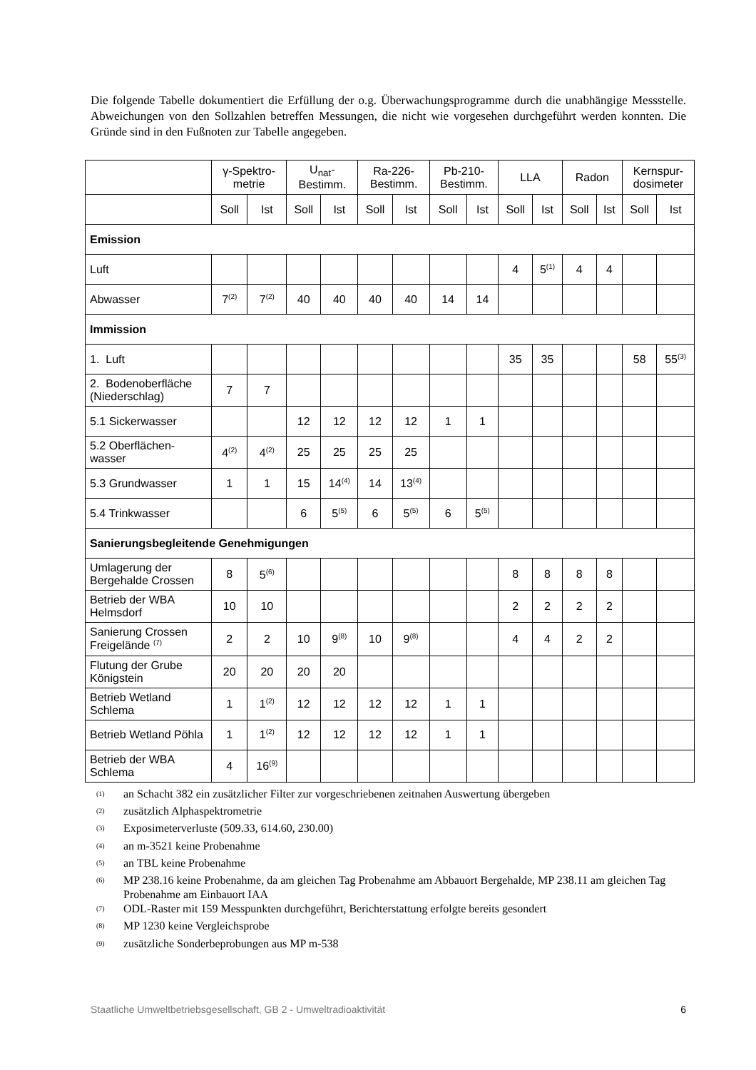Die folgende Tabelle dokumentiert die Erfüllung der o.g. Überwachungsprogramme durch die unabhängige Messstelle. Abweichungen von den Sollzahlen betreffen Messungen, die nicht wie vorgesehen durchgeführt werden konnten. Die Gründe sind in den Fußnoten zur Tabelle angegeben.
| | γ-Spektro- metrie | | U<sub>nat</sub>- Bestimm. | | Ra-226- Bestimm. | | Pb-210- Bestimm. | | LLA | | Radon | | Kernspur- dosimeter | |
| --- | --- | --- | --- | --- | --- | --- | --- | --- | --- | --- | --- | --- | --- | --- |
| | Soll | Ist | Soll | Ist | Soll | Ist | Soll | Ist | Soll | Ist | Soll | Ist | Soll | Ist |
| Emission | | | | | | | | | | | | | | |
| Luft | | | | | | | | | 4 | 5<sup>(1)</sup> | 4 | 4 | | |
| Abwasser | 7<sup>(2)</sup> | 7<sup>(2)</sup> | 40 | 40 | 40 | 40 | 14 | 14 | | | | | | |
| Immission | | | | | | | | | | | | | | |
| 1. Luft | | | | | | | | | 35 | 35 | | | 58 | 55<sup>(3)</sup> |
| 2. Bodenoberfläche (Niederschlag) | 7 | 7 | | | | | | | | | | | | |
| 5.1 Sickerwasser | | | 12 | 12 | 12 | 12 | 1 | 1 | | | | | | |
| 5.2 Oberflächen-wasser | 4<sup>(2)</sup> | 4<sup>(2)</sup> | 25 | 25 | 25 | 25 | | | | | | | | |
| 5.3 Grundwasser | 1 | 1 | 15 | 14<sup>(4)</sup> | 14 | 13<sup>(4)</sup> | | | | | | | | |
| 5.4 Trinkwasser | | | 6 | 5<sup>(5)</sup> | 6 | 5<sup>(5)</sup> | 6 | 5<sup>(5)</sup> | | | | | | |
| Sanierungsbegleitende Genehmigungen | | | | | | | | | | | | | | |
| Umlagerung der Bergehalde Crossen | 8 | 5<sup>(6)</sup> | | | | | | | 8 | 8 | 8 | 8 | | |
| Betrieb der WBA Helmsdorf | 10 | 10 | | | | | | | 2 | 2 | 2 | 2 | | |
| Sanierung Crossen Freigelände <sup>(7)</sup> | 2 | 2 | 10 | 9<sup>(8)</sup> | 10 | 9<sup>(8)</sup> | | | 4 | 4 | 2 | 2 | | |
| Flutung der Grube Königstein | 20 | 20 | 20 | 20 | | | | | | | | | | |
| Betrieb Wetland Schlema | 1 | 1<sup>(2)</sup> | 12 | 12 | 12 | 12 | 1 | 1 | | | | | | |
| Betrieb Wetland Pöhla | 1 | 1<sup>(2)</sup> | 12 | 12 | 12 | 12 | 1 | 1 | | | | | | |
| Betrieb der WBA Schlema | 4 | 16<sup>(9)</sup> | | | | | | | | | | | | |
<sup>(1)</sup> an Schacht 382 ein zusätzlicher Filter zur vorgeschriebenen zeitnahen Auswertung übergeben
<sup>(2)</sup> zusätzlich Alphaspektrometrie
<sup>(3)</sup> Exposimeterverluste (509.33, 614.60, 230.00)
<sup>(4)</sup> an m-3521 keine Probenahme
<sup>(5)</sup> an TBL keine Probenahme
<sup>(6)</sup> MP 238.16 keine Probenahme, da am gleichen Tag Probenahme am Abbauort Bergehalde, MP 238.11 am gleichen Tag Probenahme am Einbauort IAA
<sup>(7)</sup> ODL-Raster mit 159 Messpunkten durchgeführt, Berichterstattung erfolgte bereits gesondert
<sup>(8)</sup> MP 1230 keine Vergleichsprobe
<sup>(9)</sup> zusätzliche Sonderbeprobungen aus MP m-538
Staatliche Umweltbetriebsgesellschaft, GB 2 - Umweltradioaktivität 6